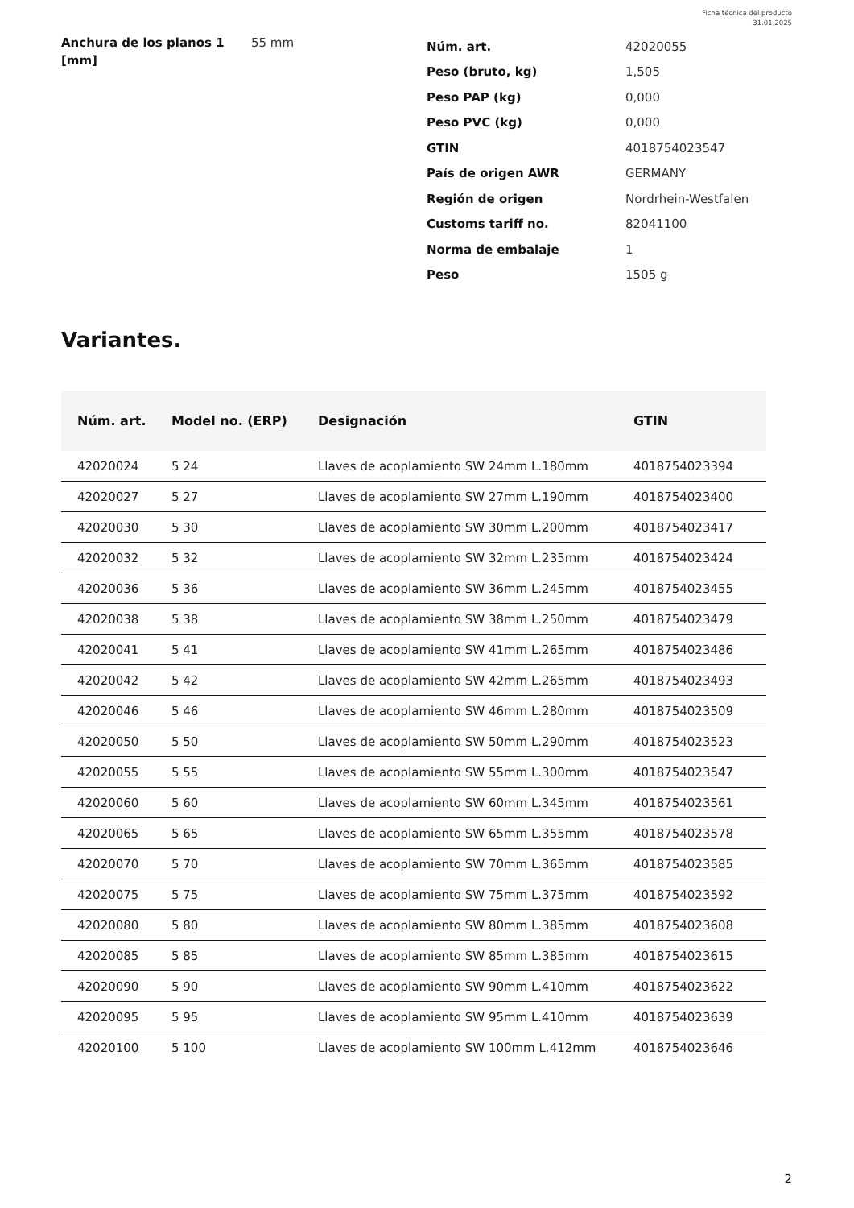Ficha técnica del producto
31.01.2025
Anchura de los planos 1 [mm]
55 mm
| Núm. art. | 42020055 |
| Peso (bruto, kg) | 1,505 |
| Peso PAP (kg) | 0,000 |
| Peso PVC (kg) | 0,000 |
| GTIN | 4018754023547 |
| País de origen AWR | GERMANY |
| Región de origen | Nordrhein-Westfalen |
| Customs tariff no. | 82041100 |
| Norma de embalaje | 1 |
| Peso | 1505 g |
Variantes.
| Núm. art. | Model no. (ERP) | Designación | GTIN |
| --- | --- | --- | --- |
| 42020024 | 5 24 | Llaves de acoplamiento SW 24mm L.180mm | 4018754023394 |
| 42020027 | 5 27 | Llaves de acoplamiento SW 27mm L.190mm | 4018754023400 |
| 42020030 | 5 30 | Llaves de acoplamiento SW 30mm L.200mm | 4018754023417 |
| 42020032 | 5 32 | Llaves de acoplamiento SW 32mm L.235mm | 4018754023424 |
| 42020036 | 5 36 | Llaves de acoplamiento SW 36mm L.245mm | 4018754023455 |
| 42020038 | 5 38 | Llaves de acoplamiento SW 38mm L.250mm | 4018754023479 |
| 42020041 | 5 41 | Llaves de acoplamiento SW 41mm L.265mm | 4018754023486 |
| 42020042 | 5 42 | Llaves de acoplamiento SW 42mm L.265mm | 4018754023493 |
| 42020046 | 5 46 | Llaves de acoplamiento SW 46mm L.280mm | 4018754023509 |
| 42020050 | 5 50 | Llaves de acoplamiento SW 50mm L.290mm | 4018754023523 |
| 42020055 | 5 55 | Llaves de acoplamiento SW 55mm L.300mm | 4018754023547 |
| 42020060 | 5 60 | Llaves de acoplamiento SW 60mm L.345mm | 4018754023561 |
| 42020065 | 5 65 | Llaves de acoplamiento SW 65mm L.355mm | 4018754023578 |
| 42020070 | 5 70 | Llaves de acoplamiento SW 70mm L.365mm | 4018754023585 |
| 42020075 | 5 75 | Llaves de acoplamiento SW 75mm L.375mm | 4018754023592 |
| 42020080 | 5 80 | Llaves de acoplamiento SW 80mm L.385mm | 4018754023608 |
| 42020085 | 5 85 | Llaves de acoplamiento SW 85mm L.385mm | 4018754023615 |
| 42020090 | 5 90 | Llaves de acoplamiento SW 90mm L.410mm | 4018754023622 |
| 42020095 | 5 95 | Llaves de acoplamiento SW 95mm L.410mm | 4018754023639 |
| 42020100 | 5 100 | Llaves de acoplamiento SW 100mm L.412mm | 4018754023646 |
2